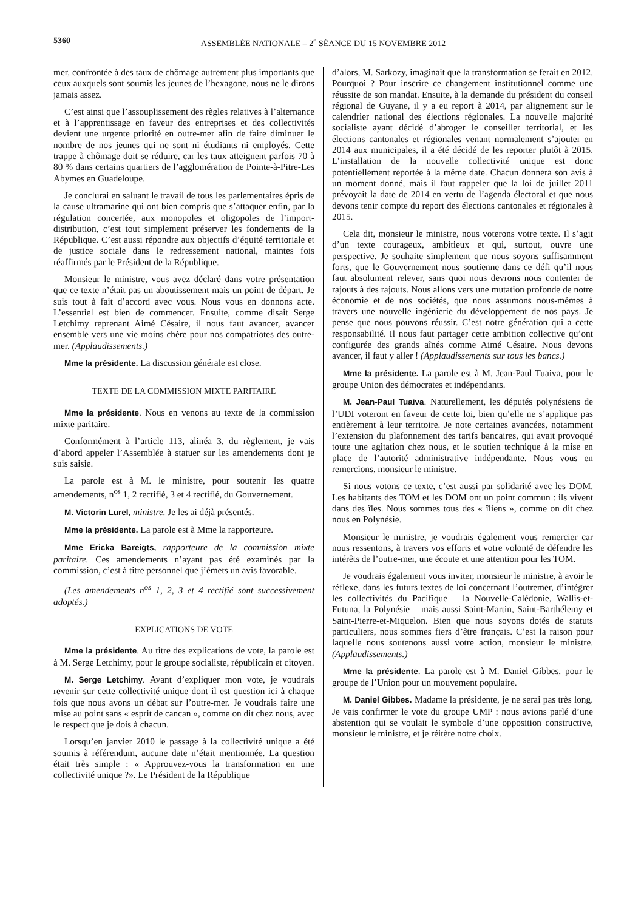5360 ASSEMBLÉE NATIONALE – 2<sup>e</sup> SÉANCE DU 15 NOVEMBRE 2012
mer, confrontée à des taux de chômage autrement plus importants que ceux auxquels sont soumis les jeunes de l’hexagone, nous ne le dirons jamais assez.
C’est ainsi que l’assouplissement des règles relatives à l’alternance et à l’apprentissage en faveur des entreprises et des collectivités devient une urgente priorité en outre-mer afin de faire diminuer le nombre de nos jeunes qui ne sont ni étudiants ni employés. Cette trappe à chômage doit se réduire, car les taux atteignent parfois 70 à 80 % dans certains quartiers de l’agglomération de Pointe-à-Pitre-Les Abymes en Guadeloupe.
Je conclurai en saluant le travail de tous les parlementaires épris de la cause ultramarine qui ont bien compris que s’attaquer enfin, par la régulation concertée, aux monopoles et oligopoles de l’import-distribution, c’est tout simplement préserver les fondements de la République. C’est aussi répondre aux objectifs d’équité territoriale et de justice sociale dans le redressement national, maintes fois réaffirmés par le Président de la République.
Monsieur le ministre, vous avez déclaré dans votre présentation que ce texte n’était pas un aboutissement mais un point de départ. Je suis tout à fait d’accord avec vous. Nous vous en donnons acte. L’essentiel est bien de commencer. Ensuite, comme disait Serge Letchimy reprenant Aimé Césaire, il nous faut avancer, avancer ensemble vers une vie moins chère pour nos compatriotes des outre-mer. (Applaudissements.)
Mme la présidente. La discussion générale est close.
TEXTE DE LA COMMISSION MIXTE PARITAIRE
Mme la présidente. Nous en venons au texte de la commission mixte paritaire.
Conformément à l’article 113, alinéa 3, du règlement, je vais d’abord appeler l’Assemblée à statuer sur les amendements dont je suis saisie.
La parole est à M. le ministre, pour soutenir les quatre amendements, n<sup>os</sup> 1, 2 rectifié, 3 et 4 rectifié, du Gouvernement.
M. Victorin Lurel, ministre. Je les ai déjà présentés.
Mme la présidente. La parole est à Mme la rapporteure.
Mme Ericka Bareigts, rapporteure de la commission mixte paritaire. Ces amendements n’ayant pas été examinés par la commission, c’est à titre personnel que j’émets un avis favorable.
(Les amendements n<sup>os</sup> 1, 2, 3 et 4 rectifié sont successivement adoptés.)
EXPLICATIONS DE VOTE
Mme la présidente. Au titre des explications de vote, la parole est à M. Serge Letchimy, pour le groupe socialiste, républicain et citoyen.
M. Serge Letchimy. Avant d’expliquer mon vote, je voudrais revenir sur cette collectivité unique dont il est question ici à chaque fois que nous avons un débat sur l’outre-mer. Je voudrais faire une mise au point sans « esprit de cancan », comme on dit chez nous, avec le respect que je dois à chacun.
Lorsqu’en janvier 2010 le passage à la collectivité unique a été soumis à référendum, aucune date n’était mentionnée. La question était très simple : « Approuvez-vous la transformation en une collectivité unique ?». Le Président de la République
d’alors, M. Sarkozy, imaginait que la transformation se ferait en 2012. Pourquoi ? Pour inscrire ce changement institutionnel comme une réussite de son mandat. Ensuite, à la demande du président du conseil régional de Guyane, il y a eu report à 2014, par alignement sur le calendrier national des élections régionales. La nouvelle majorité socialiste ayant décidé d’abroger le conseiller territorial, et les élections cantonales et régionales venant normalement s’ajouter en 2014 aux municipales, il a été décidé de les reporter plutôt à 2015. L’installation de la nouvelle collectivité unique est donc potentiellement reportée à la même date. Chacun donnera son avis à un moment donné, mais il faut rappeler que la loi de juillet 2011 prévoyait la date de 2014 en vertu de l’agenda électoral et que nous devons tenir compte du report des élections cantonales et régionales à 2015.
Cela dit, monsieur le ministre, nous voterons votre texte. Il s’agit d’un texte courageux, ambitieux et qui, surtout, ouvre une perspective. Je souhaite simplement que nous soyons suffisamment forts, que le Gouvernement nous soutienne dans ce défi qu’il nous faut absolument relever, sans quoi nous devrons nous contenter de rajouts à des rajouts. Nous allons vers une mutation profonde de notre économie et de nos sociétés, que nous assumons nous-mêmes à travers une nouvelle ingénierie du développement de nos pays. Je pense que nous pouvons réussir. C’est notre génération qui a cette responsabilité. Il nous faut partager cette ambition collective qu’ont configurée des grands aînés comme Aimé Césaire. Nous devons avancer, il faut y aller ! (Applaudissements sur tous les bancs.)
Mme la présidente. La parole est à M. Jean-Paul Tuaiva, pour le groupe Union des démocrates et indépendants.
M. Jean-Paul Tuaiva. Naturellement, les députés polynésiens de l’UDI voteront en faveur de cette loi, bien qu’elle ne s’applique pas entièrement à leur territoire. Je note certaines avancées, notamment l’extension du plafonnement des tarifs bancaires, qui avait provoqué toute une agitation chez nous, et le soutien technique à la mise en place de l’autorité administrative indépendante. Nous vous en remercions, monsieur le ministre.
Si nous votons ce texte, c’est aussi par solidarité avec les DOM. Les habitants des TOM et les DOM ont un point commun : ils vivent dans des îles. Nous sommes tous des « îliens », comme on dit chez nous en Polynésie.
Monsieur le ministre, je voudrais également vous remercier car nous ressentons, à travers vos efforts et votre volonté de défendre les intérêts de l’outre-mer, une écoute et une attention pour les TOM.
Je voudrais également vous inviter, monsieur le ministre, à avoir le réflexe, dans les futurs textes de loi concernant l’outremer, d’intégrer les collectivités du Pacifique – la Nouvelle-Calédonie, Wallis-et-Futuna, la Polynésie – mais aussi Saint-Martin, Saint-Barthélemy et Saint-Pierre-et-Miquelon. Bien que nous soyons dotés de statuts particuliers, nous sommes fiers d’être français. C’est la raison pour laquelle nous soutenons aussi votre action, monsieur le ministre. (Applaudissements.)
Mme la présidente. La parole est à M. Daniel Gibbes, pour le groupe de l’Union pour un mouvement populaire.
M. Daniel Gibbes. Madame la présidente, je ne serai pas très long. Je vais confirmer le vote du groupe UMP : nous avions parlé d’une abstention qui se voulait le symbole d’une opposition constructive, monsieur le ministre, et je réitère notre choix.